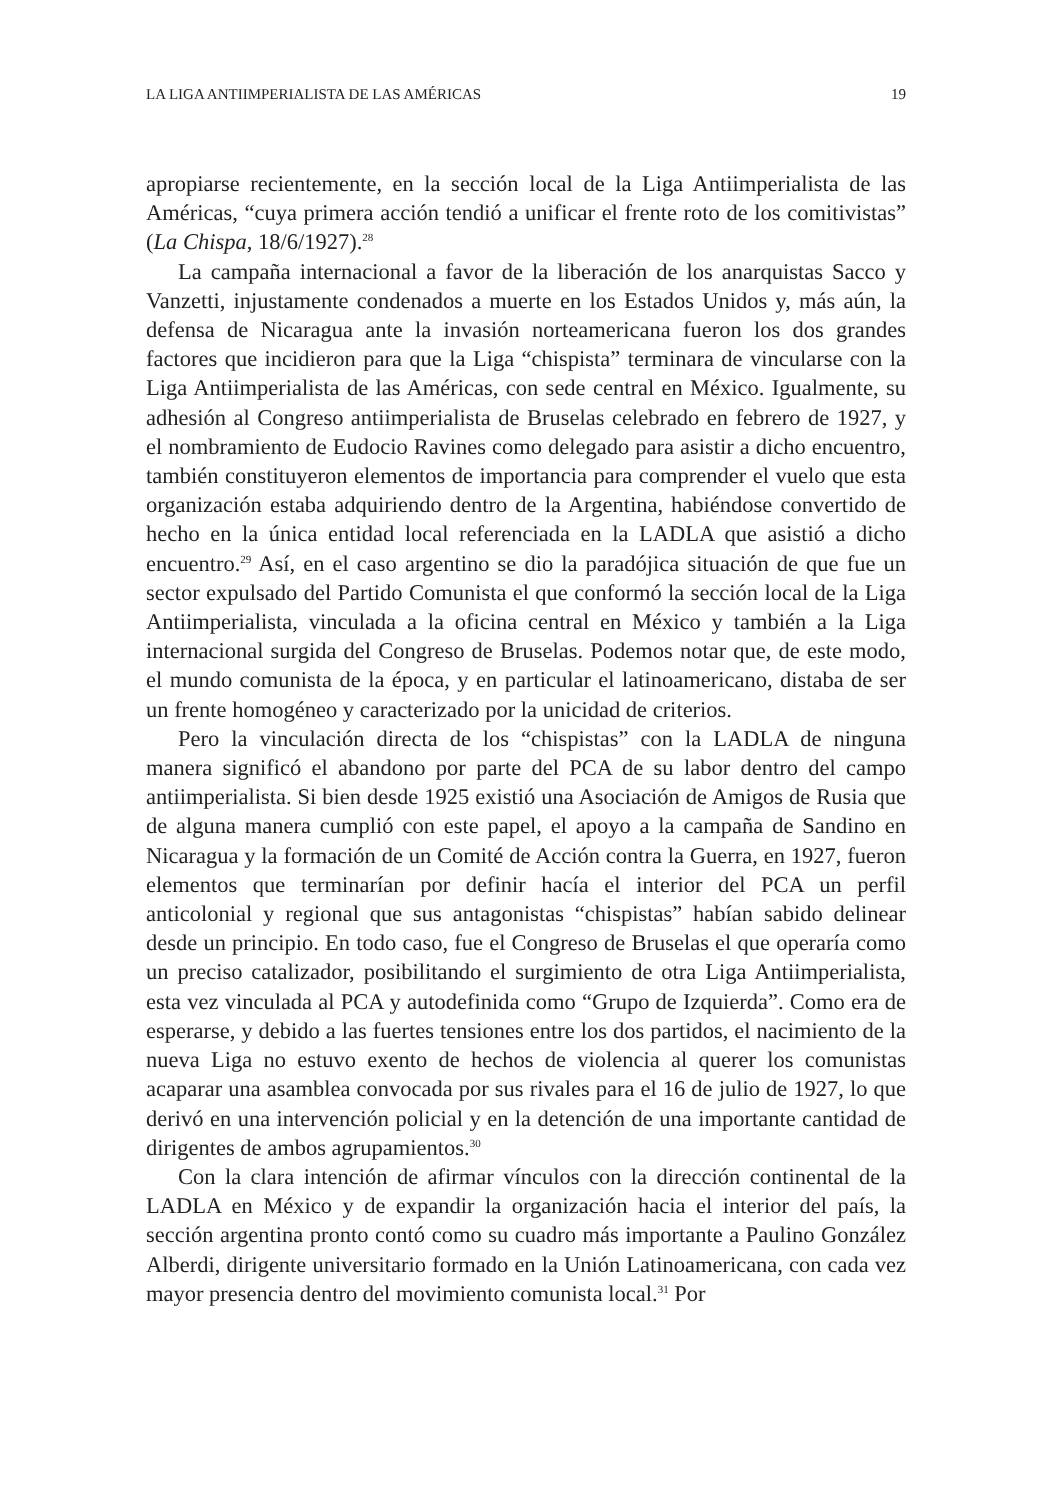LA LIGA ANTIIMPERIALISTA DE LAS AMÉRICAS 19
apropiarse recientemente, en la sección local de la Liga Antiimperialista de las Américas, “cuya primera acción tendió a unificar el frente roto de los comitivistas” (La Chispa, 18/6/1927).<sup>28</sup>
La campaña internacional a favor de la liberación de los anarquistas Sacco y Vanzetti, injustamente condenados a muerte en los Estados Unidos y, más aún, la defensa de Nicaragua ante la invasión norteamericana fueron los dos grandes factores que incidieron para que la Liga “chispista” terminara de vincularse con la Liga Antiimperialista de las Américas, con sede central en México. Igualmente, su adhesión al Congreso antiimperialista de Bruselas celebrado en febrero de 1927, y el nombramiento de Eudocio Ravines como delegado para asistir a dicho encuentro, también constituyeron elementos de importancia para comprender el vuelo que esta organización estaba adquiriendo dentro de la Argentina, habiéndose convertido de hecho en la única entidad local referenciada en la LADLA que asistió a dicho encuentro.<sup>29</sup> Así, en el caso argentino se dio la paradójica situación de que fue un sector expulsado del Partido Comunista el que conformó la sección local de la Liga Antiimperialista, vinculada a la oficina central en México y también a la Liga internacional surgida del Congreso de Bruselas. Podemos notar que, de este modo, el mundo comunista de la época, y en particular el latinoamericano, distaba de ser un frente homogéneo y caracterizado por la unicidad de criterios.
Pero la vinculación directa de los “chispistas” con la LADLA de ninguna manera significó el abandono por parte del PCA de su labor dentro del campo antiimperialista. Si bien desde 1925 existió una Asociación de Amigos de Rusia que de alguna manera cumplió con este papel, el apoyo a la campaña de Sandino en Nicaragua y la formación de un Comité de Acción contra la Guerra, en 1927, fueron elementos que terminarían por definir hacía el interior del PCA un perfil anticolonial y regional que sus antagonistas “chispistas” habían sabido delinear desde un principio. En todo caso, fue el Congreso de Bruselas el que operaría como un preciso catalizador, posibilitando el surgimiento de otra Liga Antiimperialista, esta vez vinculada al PCA y autodefinida como “Grupo de Izquierda”. Como era de esperarse, y debido a las fuertes tensiones entre los dos partidos, el nacimiento de la nueva Liga no estuvo exento de hechos de violencia al querer los comunistas acaparar una asamblea convocada por sus rivales para el 16 de julio de 1927, lo que derivó en una intervención policial y en la detención de una importante cantidad de dirigentes de ambos agrupamientos.<sup>30</sup>
Con la clara intención de afirmar vínculos con la dirección continental de la LADLA en México y de expandir la organización hacia el interior del país, la sección argentina pronto contó como su cuadro más importante a Paulino González Alberdi, dirigente universitario formado en la Unión Latinoamericana, con cada vez mayor presencia dentro del movimiento comunista local.<sup>31</sup> Por